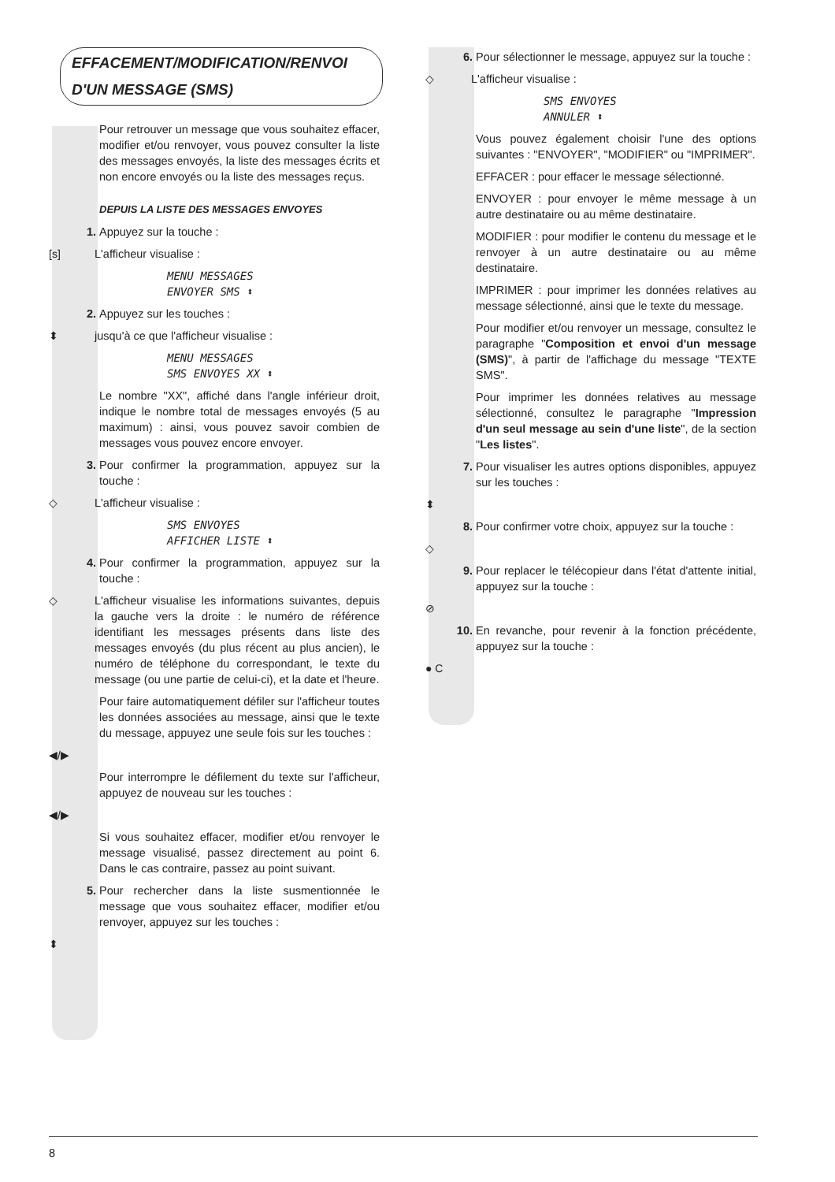EFFACEMENT/MODIFICATION/RENVOI D'UN MESSAGE (SMS)
Pour retrouver un message que vous souhaitez effacer, modifier et/ou renvoyer, vous pouvez consulter la liste des messages envoyés, la liste des messages écrits et non encore envoyés ou la liste des messages reçus.
DEPUIS LA LISTE DES MESSAGES ENVOYES
1. Appuyez sur la touche :
[s] L'afficheur visualise :
MENU MESSAGES
ENVOYER SMS ⬍
2. Appuyez sur les touches :
⬍ jusqu'à ce que l'afficheur visualise :
MENU MESSAGES
SMS ENVOYES XX ⬍
Le nombre "XX", affiché dans l'angle inférieur droit, indique le nombre total de messages envoyés (5 au maximum) : ainsi, vous pouvez savoir combien de messages vous pouvez encore envoyer.
3. Pour confirmer la programmation, appuyez sur la touche :
◇ L'afficheur visualise :
SMS ENVOYES
AFFICHER LISTE ⬍
4. Pour confirmer la programmation, appuyez sur la touche :
◇ L'afficheur visualise les informations suivantes, depuis la gauche vers la droite : le numéro de référence identifiant les messages présents dans liste des messages envoyés (du plus récent au plus ancien), le numéro de téléphone du correspondant, le texte du message (ou une partie de celui-ci), et la date et l'heure.
Pour faire automatiquement défiler sur l'afficheur toutes les données associées au message, ainsi que le texte du message, appuyez une seule fois sur les touches :
◀/▶
Pour interrompre le défilement du texte sur l'afficheur, appuyez de nouveau sur les touches :
◀/▶
Si vous souhaitez effacer, modifier et/ou renvoyer le message visualisé, passez directement au point 6. Dans le cas contraire, passez au point suivant.
5. Pour rechercher dans la liste susmentionnée le message que vous souhaitez effacer, modifier et/ou renvoyer, appuyez sur les touches :
⬍
6. Pour sélectionner le message, appuyez sur la touche :
◇ L'afficheur visualise :
SMS ENVOYES
ANNULER ⬍
Vous pouvez également choisir l'une des options suivantes : "ENVOYER", "MODIFIER" ou "IMPRIMER".
EFFACER : pour effacer le message sélectionné.
ENVOYER : pour envoyer le même message à un autre destinataire ou au même destinataire.
MODIFIER : pour modifier le contenu du message et le renvoyer à un autre destinataire ou au même destinataire.
IMPRIMER : pour imprimer les données relatives au message sélectionné, ainsi que le texte du message.
Pour modifier et/ou renvoyer un message, consultez le paragraphe "Composition et envoi d'un message (SMS)", à partir de l'affichage du message "TEXTE SMS".
Pour imprimer les données relatives au message sélectionné, consultez le paragraphe "Impression d'un seul message au sein d'une liste", de la section "Les listes".
7. Pour visualiser les autres options disponibles, appuyez sur les touches :
⬍
8. Pour confirmer votre choix, appuyez sur la touche :
◇
9. Pour replacer le télécopieur dans l'état d'attente initial, appuyez sur la touche :
⊘
10. En revanche, pour revenir à la fonction précédente, appuyez sur la touche :
● C
8